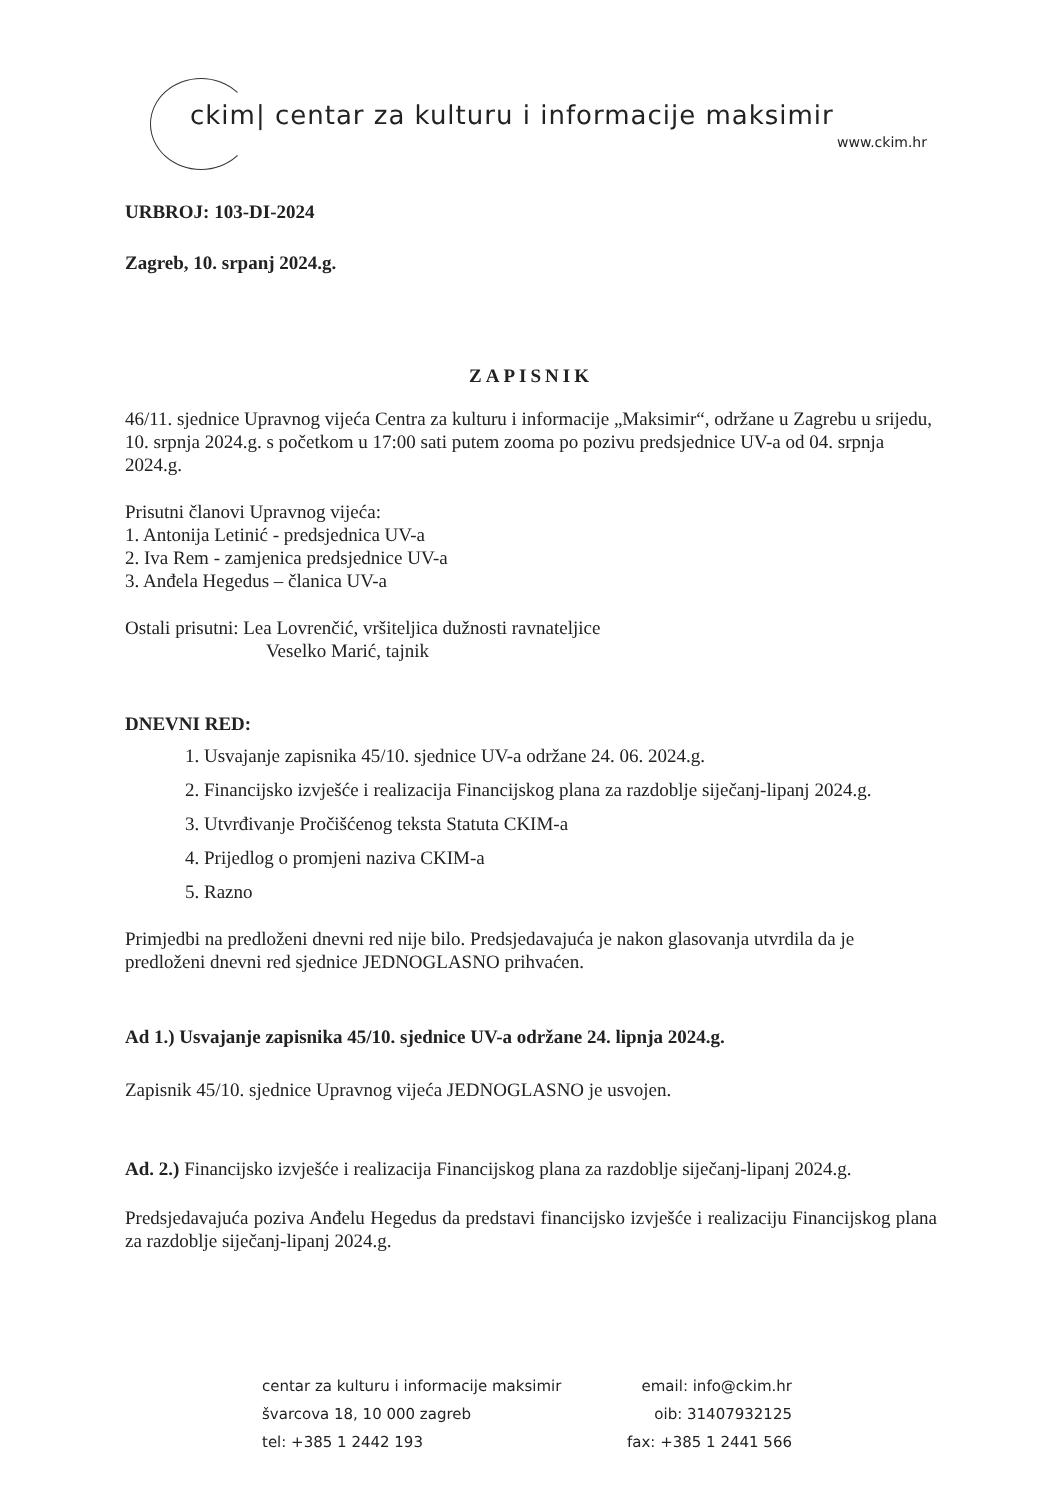ckim| centar za kulturu i informacije maksimir
www.ckim.hr
URBROJ: 103-DI-2024
Zagreb, 10. srpanj 2024.g.
ZAPISNIK
46/11. sjednice Upravnog vijeća Centra za kulturu i informacije „Maksimir“, održane u Zagrebu u srijedu, 10. srpnja 2024.g. s početkom u 17:00 sati putem zooma po pozivu predsjednice UV-a od 04. srpnja 2024.g.
Prisutni članovi Upravnog vijeća:
1. Antonija Letinić - predsjednica UV-a
2. Iva Rem - zamjenica predsjednice UV-a
3. Anđela Hegedus – članica UV-a
Ostali prisutni: Lea Lovrenčić, vršiteljica dužnosti ravnateljice
Veselko Marić, tajnik
DNEVNI RED:
1. Usvajanje zapisnika 45/10. sjednice UV-a održane 24. 06. 2024.g.
2. Financijsko izvješće i realizacija Financijskog plana za razdoblje siječanj-lipanj 2024.g.
3. Utvrđivanje Pročišćenog teksta Statuta CKIM-a
4. Prijedlog o promjeni naziva CKIM-a
5. Razno
Primjedbi na predloženi dnevni red nije bilo. Predsjedavajuća je nakon glasovanja utvrdila da je predloženi dnevni red sjednice JEDNOGLASNO prihvaćen.
Ad 1.) Usvajanje zapisnika 45/10. sjednice UV-a održane 24. lipnja 2024.g.
Zapisnik 45/10. sjednice Upravnog vijeća JEDNOGLASNO je usvojen.
Ad. 2.) Financijsko izvješće i realizacija Financijskog plana za razdoblje siječanj-lipanj 2024.g.
Predsjedavajuća poziva Anđelu Hegedus da predstavi financijsko izvješće i realizaciju Financijskog plana za razdoblje siječanj-lipanj 2024.g.
centar za kulturu i informacije maksimir
švarcova 18, 10 000 zagreb
tel: +385 1 2442 193
email: info@ckim.hr
oib: 31407932125
fax: +385 1 2441 566